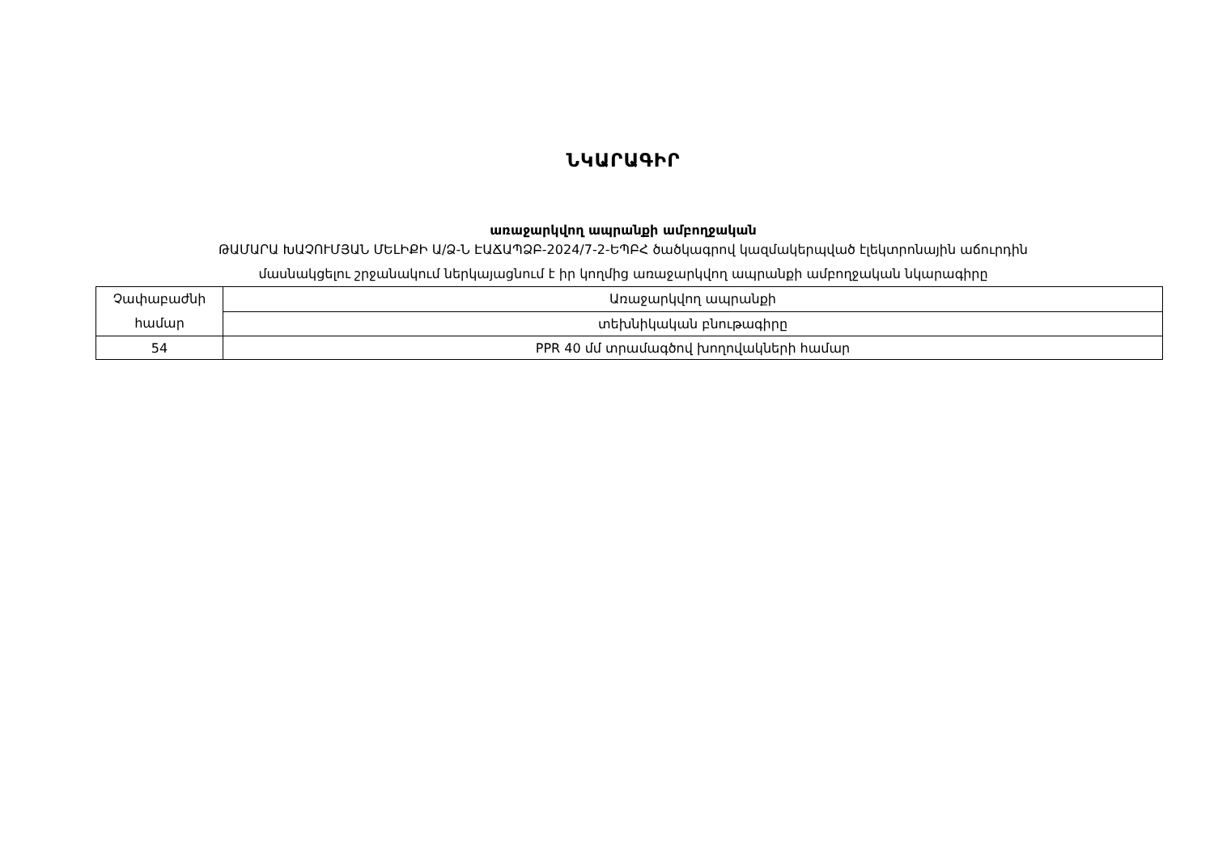ՆԿԱՐԱԳԻՐ
առաջարկվող ապրանքի ամբողջական
ԹԱՄԱՐԱ ԽԱՉՈՒՄՅԱՆ ՄԵԼԻՔԻ Ա/Ձ-Ն ԷԱՃԱՊՁԲ-2024/7-2-ԵՊԲՀ ծածկագրով կազմակերպված էլեկտրոնային աճուրդին
մասնակցելու շրջանակում ներկայացնում է իր կողմից առաջարկվող ապրանքի ամբողջական նկարագիրը
| Չափաբաժնի համար | Առաջարկվող ապրանքի |
| | տեխնիկական բնութագիրը |
| 54 | PPR 40 մմ տրամագծով խողովակների համար |